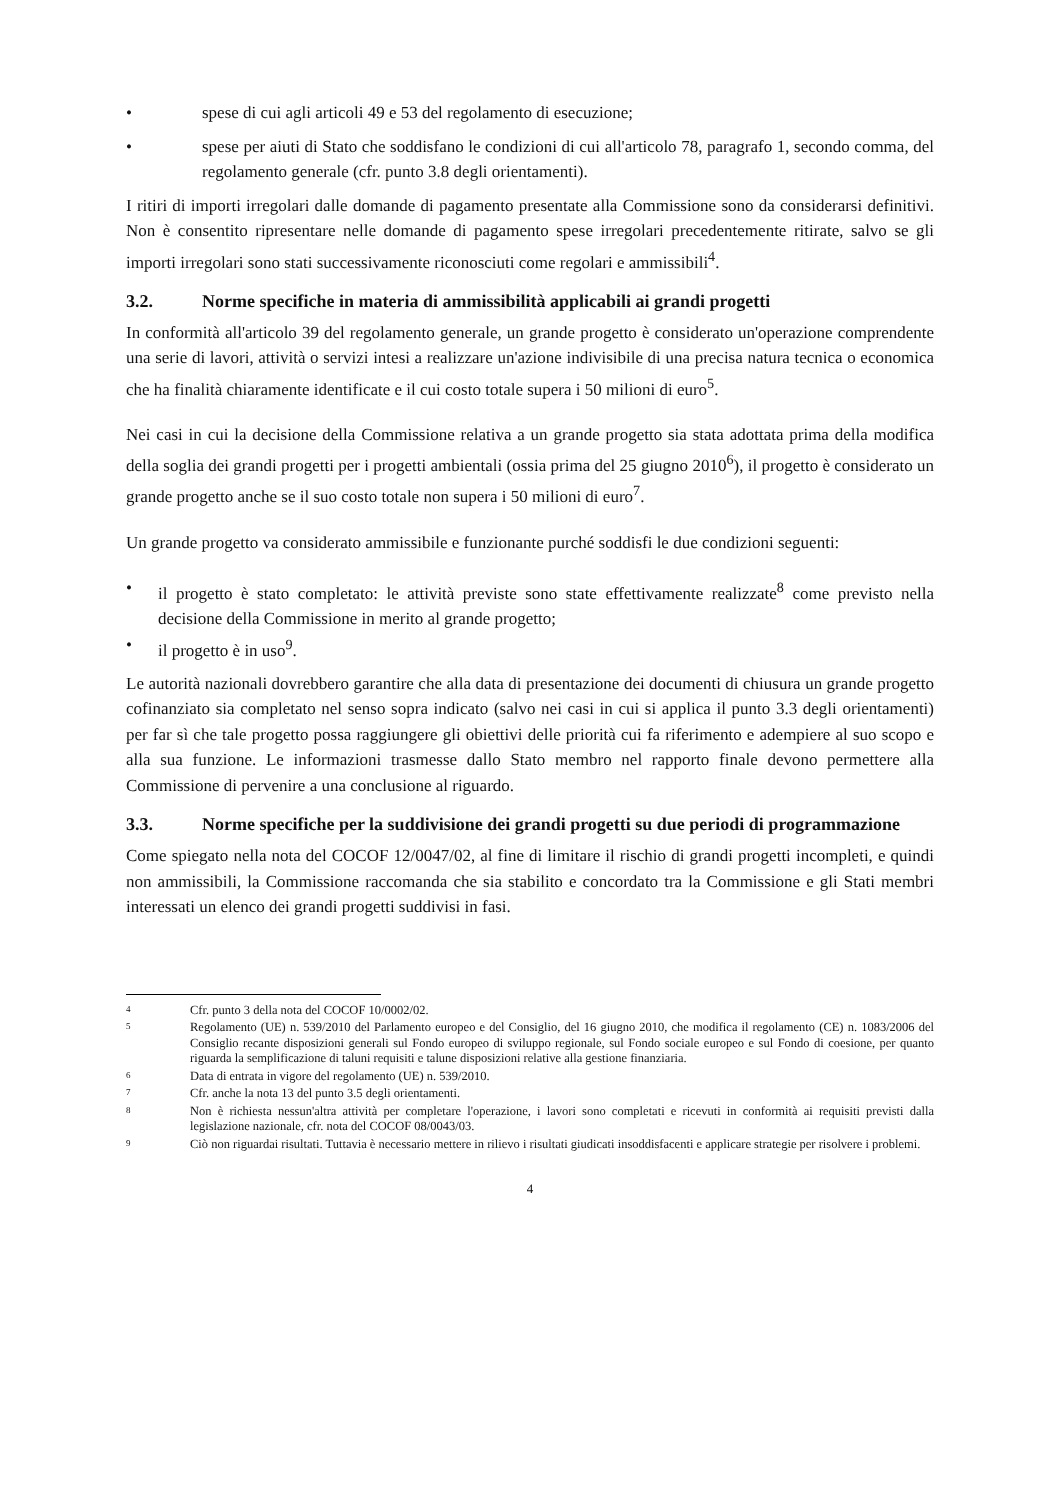• spese di cui agli articoli 49 e 53 del regolamento di esecuzione;
• spese per aiuti di Stato che soddisfano le condizioni di cui all'articolo 78, paragrafo 1, secondo comma, del regolamento generale (cfr. punto 3.8 degli orientamenti).
I ritiri di importi irregolari dalle domande di pagamento presentate alla Commissione sono da considerarsi definitivi. Non è consentito ripresentare nelle domande di pagamento spese irregolari precedentemente ritirate, salvo se gli importi irregolari sono stati successivamente riconosciuti come regolari e ammissibili<sup>4</sup>.
3.2. Norme specifiche in materia di ammissibilità applicabili ai grandi progetti
In conformità all'articolo 39 del regolamento generale, un grande progetto è considerato un'operazione comprendente una serie di lavori, attività o servizi intesi a realizzare un'azione indivisibile di una precisa natura tecnica o economica che ha finalità chiaramente identificate e il cui costo totale supera i 50 milioni di euro<sup>5</sup>.
Nei casi in cui la decisione della Commissione relativa a un grande progetto sia stata adottata prima della modifica della soglia dei grandi progetti per i progetti ambientali (ossia prima del 25 giugno 2010<sup>6</sup>), il progetto è considerato un grande progetto anche se il suo costo totale non supera i 50 milioni di euro<sup>7</sup>.
Un grande progetto va considerato ammissibile e funzionante purché soddisfi le due condizioni seguenti:
• il progetto è stato completato: le attività previste sono state effettivamente realizzate<sup>8</sup> come previsto nella decisione della Commissione in merito al grande progetto;
• il progetto è in uso<sup>9</sup>.
Le autorità nazionali dovrebbero garantire che alla data di presentazione dei documenti di chiusura un grande progetto cofinanziato sia completato nel senso sopra indicato (salvo nei casi in cui si applica il punto 3.3 degli orientamenti) per far sì che tale progetto possa raggiungere gli obiettivi delle priorità cui fa riferimento e adempiere al suo scopo e alla sua funzione. Le informazioni trasmesse dallo Stato membro nel rapporto finale devono permettere alla Commissione di pervenire a una conclusione al riguardo.
3.3. Norme specifiche per la suddivisione dei grandi progetti su due periodi di programmazione
Come spiegato nella nota del COCOF 12/0047/02, al fine di limitare il rischio di grandi progetti incompleti, e quindi non ammissibili, la Commissione raccomanda che sia stabilito e concordato tra la Commissione e gli Stati membri interessati un elenco dei grandi progetti suddivisi in fasi.
4
Cfr. punto 3 della nota del COCOF 10/0002/02.
5
Regolamento (UE) n. 539/2010 del Parlamento europeo e del Consiglio, del 16 giugno 2010, che modifica il regolamento (CE) n. 1083/2006 del Consiglio recante disposizioni generali sul Fondo europeo di sviluppo regionale, sul Fondo sociale europeo e sul Fondo di coesione, per quanto riguarda la semplificazione di taluni requisiti e talune disposizioni relative alla gestione finanziaria.
6
Data di entrata in vigore del regolamento (UE) n. 539/2010.
7
Cfr. anche la nota 13 del punto 3.5 degli orientamenti.
8
Non è richiesta nessun'altra attività per completare l'operazione, i lavori sono completati e ricevuti in conformità ai requisiti previsti dalla legislazione nazionale, cfr. nota del COCOF 08/0043/03.
9
Ciò non riguardai risultati. Tuttavia è necessario mettere in rilievo i risultati giudicati insoddisfacenti e applicare strategie per risolvere i problemi.
4